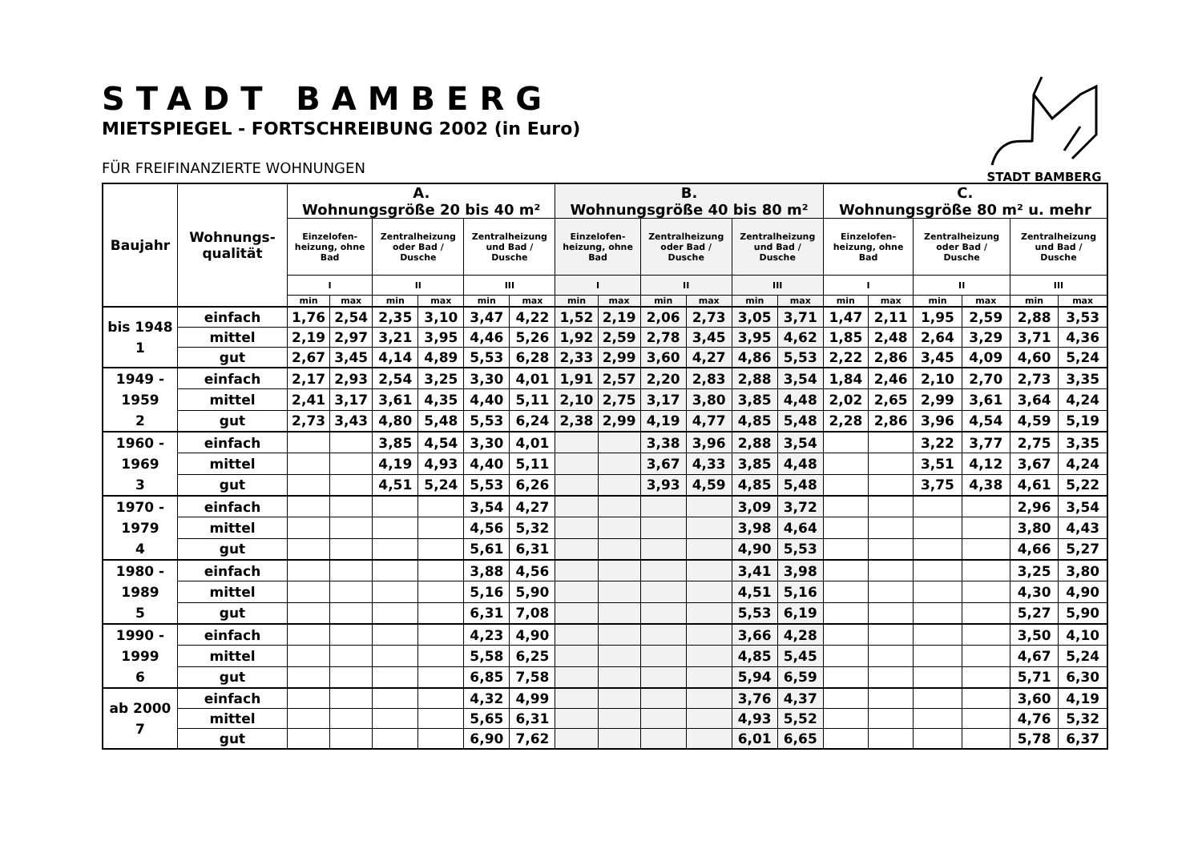STADT BAMBERG
STADT BAMBERG
MIETSPIEGEL - FORTSCHREIBUNG 2002 (in Euro)
FÜR FREIFINANZIERTE WOHNUNGEN
| Baujahr | Wohnungs- qualität | A. Wohnungsgröße 20 bis 40 m² | | | | | | B. Wohnungsgröße 40 bis 80 m² | | | | | | C. Wohnungsgröße 80 m² u. mehr | | | | | |
| --- | --- | --- | --- | --- | --- | --- | --- | --- | --- | --- | --- | --- | --- | --- | --- | --- | --- | --- | --- |
| | | Einzelofen- heizung, ohne Bad | | Zentralheizung oder Bad / Dusche | | Zentralheizung und Bad / Dusche | | Einzelofen- heizung, ohne Bad | | Zentralheizung oder Bad / Dusche | | Zentralheizung und Bad / Dusche | | Einzelofen- heizung, ohne Bad | | Zentralheizung oder Bad / Dusche | | Zentralheizung und Bad / Dusche | |
| | | I | | II | | III | | I | | II | | III | | I | | II | | III | |
| | | min | max | min | max | min | max | min | max | min | max | min | max | min | max | min | max | min | max |
| bis 1948 1 | einfach | 1,76 | 2,54 | 2,35 | 3,10 | 3,47 | 4,22 | 1,52 | 2,19 | 2,06 | 2,73 | 3,05 | 3,71 | 1,47 | 2,11 | 1,95 | 2,59 | 2,88 | 3,53 |
| | mittel | 2,19 | 2,97 | 3,21 | 3,95 | 4,46 | 5,26 | 1,92 | 2,59 | 2,78 | 3,45 | 3,95 | 4,62 | 1,85 | 2,48 | 2,64 | 3,29 | 3,71 | 4,36 |
| | gut | 2,67 | 3,45 | 4,14 | 4,89 | 5,53 | 6,28 | 2,33 | 2,99 | 3,60 | 4,27 | 4,86 | 5,53 | 2,22 | 2,86 | 3,45 | 4,09 | 4,60 | 5,24 |
| 1949 - 1959 2 | einfach | 2,17 | 2,93 | 2,54 | 3,25 | 3,30 | 4,01 | 1,91 | 2,57 | 2,20 | 2,83 | 2,88 | 3,54 | 1,84 | 2,46 | 2,10 | 2,70 | 2,73 | 3,35 |
| | mittel | 2,41 | 3,17 | 3,61 | 4,35 | 4,40 | 5,11 | 2,10 | 2,75 | 3,17 | 3,80 | 3,85 | 4,48 | 2,02 | 2,65 | 2,99 | 3,61 | 3,64 | 4,24 |
| | gut | 2,73 | 3,43 | 4,80 | 5,48 | 5,53 | 6,24 | 2,38 | 2,99 | 4,19 | 4,77 | 4,85 | 5,48 | 2,28 | 2,86 | 3,96 | 4,54 | 4,59 | 5,19 |
| 1960 - 1969 3 | einfach | | | 3,85 | 4,54 | 3,30 | 4,01 | | | 3,38 | 3,96 | 2,88 | 3,54 | | | 3,22 | 3,77 | 2,75 | 3,35 |
| | mittel | | | 4,19 | 4,93 | 4,40 | 5,11 | | | 3,67 | 4,33 | 3,85 | 4,48 | | | 3,51 | 4,12 | 3,67 | 4,24 |
| | gut | | | 4,51 | 5,24 | 5,53 | 6,26 | | | 3,93 | 4,59 | 4,85 | 5,48 | | | 3,75 | 4,38 | 4,61 | 5,22 |
| 1970 - 1979 4 | einfach | | | | | 3,54 | 4,27 | | | | | 3,09 | 3,72 | | | | | 2,96 | 3,54 |
| | mittel | | | | | 4,56 | 5,32 | | | | | 3,98 | 4,64 | | | | | 3,80 | 4,43 |
| | gut | | | | | 5,61 | 6,31 | | | | | 4,90 | 5,53 | | | | | 4,66 | 5,27 |
| 1980 - 1989 5 | einfach | | | | | 3,88 | 4,56 | | | | | 3,41 | 3,98 | | | | | 3,25 | 3,80 |
| | mittel | | | | | 5,16 | 5,90 | | | | | 4,51 | 5,16 | | | | | 4,30 | 4,90 |
| | gut | | | | | 6,31 | 7,08 | | | | | 5,53 | 6,19 | | | | | 5,27 | 5,90 |
| 1990 - 1999 6 | einfach | | | | | 4,23 | 4,90 | | | | | 3,66 | 4,28 | | | | | 3,50 | 4,10 |
| | mittel | | | | | 5,58 | 6,25 | | | | | 4,85 | 5,45 | | | | | 4,67 | 5,24 |
| | gut | | | | | 6,85 | 7,58 | | | | | 5,94 | 6,59 | | | | | 5,71 | 6,30 |
| ab 2000 7 | einfach | | | | | 4,32 | 4,99 | | | | | 3,76 | 4,37 | | | | | 3,60 | 4,19 |
| | mittel | | | | | 5,65 | 6,31 | | | | | 4,93 | 5,52 | | | | | 4,76 | 5,32 |
| | gut | | | | | 6,90 | 7,62 | | | | | 6,01 | 6,65 | | | | | 5,78 | 6,37 |